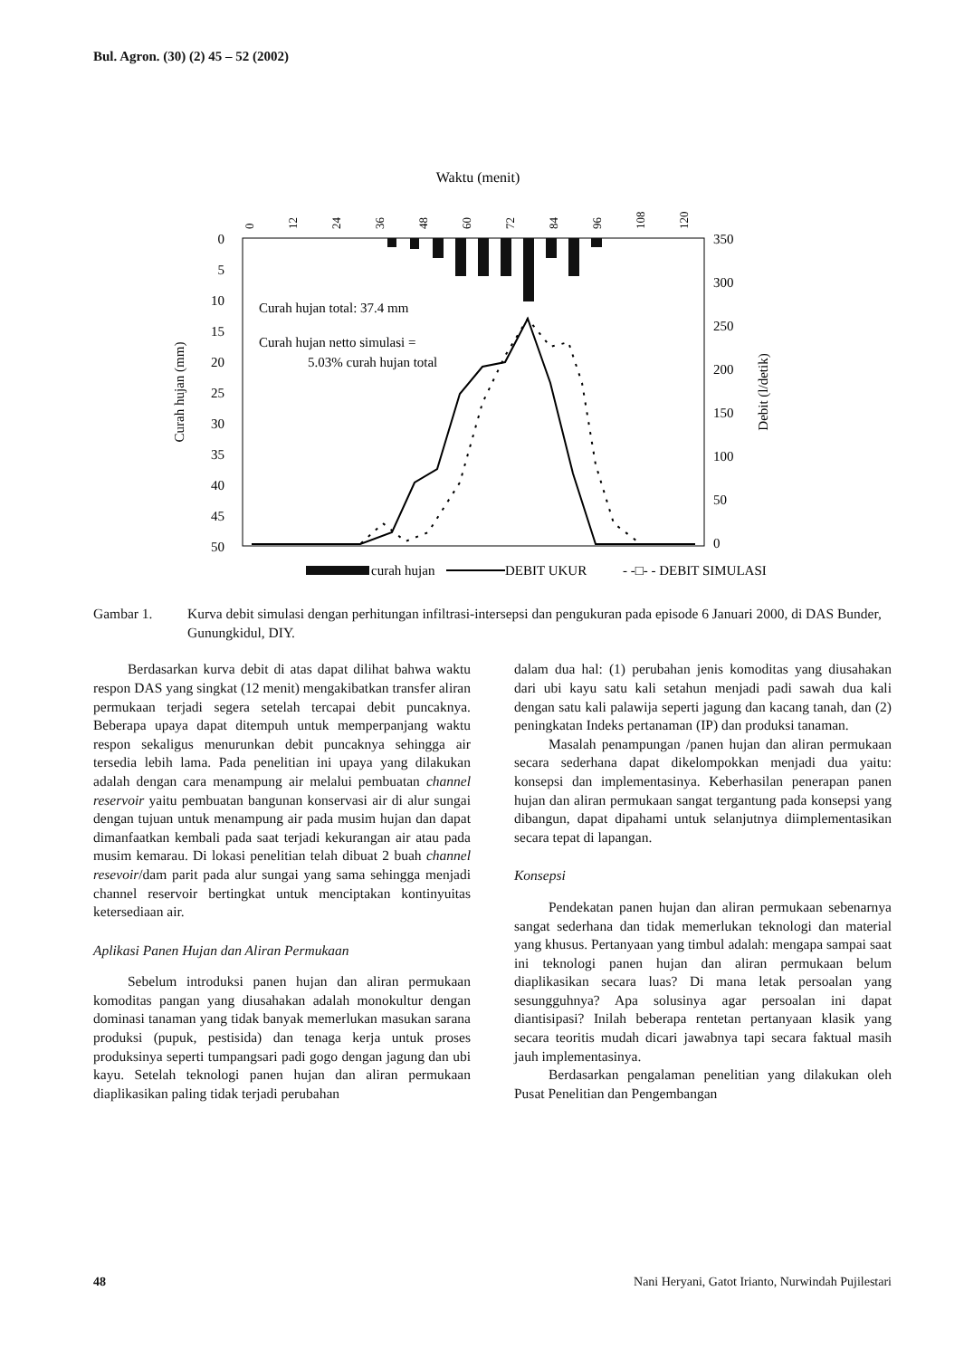Bul. Agron. (30) (2) 45 – 52 (2002)
Waktu (menit)
0
12
24
36
48
60
72
84
96
108
120
0
5
10
15
20
25
30
35
40
45
50
Curah hujan (mm)
350
300
250
200
150
100
50
0
Debit (l/detik)
Curah hujan total: 37.4 mm
Curah hujan netto simulasi =
5.03% curah hujan total
curah hujan
DEBIT UKUR
- -□- - DEBIT SIMULASI
Gambar 1. Kurva debit simulasi dengan perhitungan infiltrasi-intersepsi dan pengukuran pada episode 6 Januari 2000, di DAS Bunder, Gunungkidul, DIY.
Berdasarkan kurva debit di atas dapat dilihat bahwa waktu respon DAS yang singkat (12 menit) mengakibatkan transfer aliran permukaan terjadi segera setelah tercapai debit puncaknya. Beberapa upaya dapat ditempuh untuk memperpanjang waktu respon sekaligus menurunkan debit puncaknya sehingga air tersedia lebih lama. Pada penelitian ini upaya yang dilakukan adalah dengan cara menampung air melalui pembuatan channel reservoir yaitu pembuatan bangunan konservasi air di alur sungai dengan tujuan untuk menampung air pada musim hujan dan dapat dimanfaatkan kembali pada saat terjadi kekurangan air atau pada musim kemarau. Di lokasi penelitian telah dibuat 2 buah channel resevoir/dam parit pada alur sungai yang sama sehingga menjadi channel reservoir bertingkat untuk menciptakan kontinyuitas ketersediaan air.
Aplikasi Panen Hujan dan Aliran Permukaan
Sebelum introduksi panen hujan dan aliran permukaan komoditas pangan yang diusahakan adalah monokultur dengan dominasi tanaman yang tidak banyak memerlukan masukan sarana produksi (pupuk, pestisida) dan tenaga kerja untuk proses produksinya seperti tumpangsari padi gogo dengan jagung dan ubi kayu. Setelah teknologi panen hujan dan aliran permukaan diaplikasikan paling tidak terjadi perubahan
dalam dua hal: (1) perubahan jenis komoditas yang diusahakan dari ubi kayu satu kali setahun menjadi padi sawah dua kali dengan satu kali palawija seperti jagung dan kacang tanah, dan (2) peningkatan Indeks pertanaman (IP) dan produksi tanaman.
Masalah penampungan /panen hujan dan aliran permukaan secara sederhana dapat dikelompokkan menjadi dua yaitu: konsepsi dan implementasinya. Keberhasilan penerapan panen hujan dan aliran permukaan sangat tergantung pada konsepsi yang dibangun, dapat dipahami untuk selanjutnya diimplementasikan secara tepat di lapangan.
Konsepsi
Pendekatan panen hujan dan aliran permukaan sebenarnya sangat sederhana dan tidak memerlukan teknologi dan material yang khusus. Pertanyaan yang timbul adalah: mengapa sampai saat ini teknologi panen hujan dan aliran permukaan belum diaplikasikan secara luas? Di mana letak persoalan yang sesungguhnya? Apa solusinya agar persoalan ini dapat diantisipasi? Inilah beberapa rentetan pertanyaan klasik yang secara teoritis mudah dicari jawabnya tapi secara faktual masih jauh implementasinya.
Berdasarkan pengalaman penelitian yang dilakukan oleh Pusat Penelitian dan Pengembangan
48 Nani Heryani, Gatot Irianto, Nurwindah Pujilestari